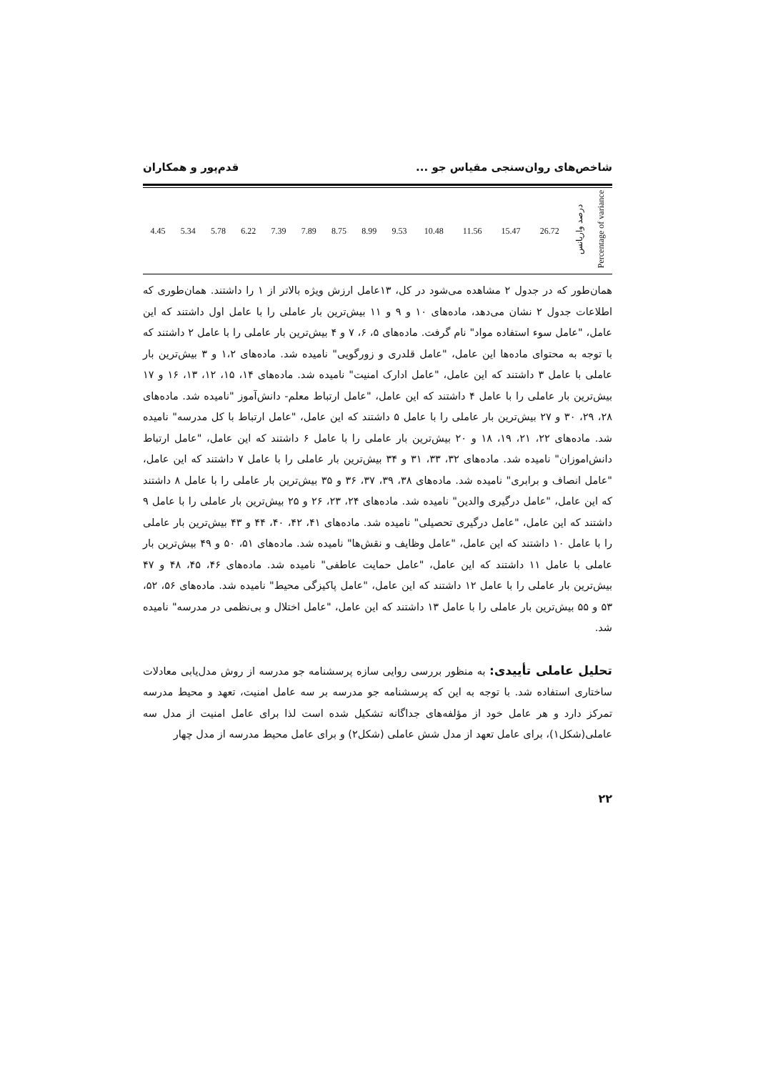شاخص‌های روان‌سنجی مقیاس جو ... قدم‌پور و همکاران
| 4.45 | 5.34 | 5.78 | 6.22 | 7.39 | 7.89 | 8.75 | 8.99 | 9.53 | 10.48 | 11.56 | 15.47 | 26.72 | درصد واریانس | Percentage of variance |
همان‌طور که در جدول ۲ مشاهده می‌شود در کل، ۱۳عامل ارزش ویژه بالاتر از ۱ را داشتند. همان‌طوری که اطلاعات جدول ۲ نشان می‌دهد، ماده‌های ۱۰ و ۹ و ۱۱ بیش‌ترین بار عاملی را با عامل اول داشتند که این عامل، "عامل سوء استفاده مواد" نام گرفت. ماده‌های ۵، ۶، ۷ و ۴ بیش‌ترین بار عاملی را با عامل ۲ داشتند که با توجه به محتوای ماده‌ها این عامل، "عامل قلدری و زورگویی" نامیده شد. ماده‌های ۱،۲ و ۳ بیش‌ترین بار عاملی با عامل ۳ داشتند که این عامل، "عامل ادارک امنیت" نامیده شد. ماده‌های ۱۴، ۱۵، ۱۲، ۱۳، ۱۶ و ۱۷ بیش‌ترین بار عاملی را با عامل ۴ داشتند که این عامل، "عامل ارتباط معلم- دانش‌آموز "نامیده شد. ماده‌های ۲۸، ۲۹، ۳۰ و ۲۷ بیش‌ترین بار عاملی را با عامل ۵ داشتند که این عامل، "عامل ارتباط با کل مدرسه" نامیده شد. ماده‌های ۲۲، ۲۱، ۱۹، ۱۸ و ۲۰ بیش‌ترین بار عاملی را با عامل ۶ داشتند که این عامل، "عامل ارتباط دانش‌اموزان" نامیده شد. ماده‌های ۳۲، ۳۳، ۳۱ و ۳۴ بیش‌ترین بار عاملی را با عامل ۷ داشتند که این عامل، "عامل انصاف و برابری" نامیده شد. ماده‌های ۳۸، ۳۹، ۳۷، ۳۶ و ۳۵ بیش‌ترین بار عاملی را با عامل ۸ داشتند که این عامل، "عامل درگیری والدین" نامیده شد. ماده‌های ۲۴، ۲۳، ۲۶ و ۲۵ بیش‌ترین بار عاملی را با عامل ۹ داشتند که این عامل، "عامل درگیری تحصیلی" نامیده شد. ماده‌های ۴۱، ۴۲، ۴۰، ۴۴ و ۴۳ بیش‌ترین بار عاملی را با عامل ۱۰ داشتند که این عامل، "عامل وظایف و نقش‌ها" نامیده شد. ماده‌های ۵۱، ۵۰ و ۴۹ بیش‌ترین بار عاملی با عامل ۱۱ داشتند که این عامل، "عامل حمایت عاطفی" نامیده شد. ماده‌های ۴۶، ۴۵، ۴۸ و ۴۷ بیش‌ترین بار عاملی را با عامل ۱۲ داشتند که این عامل، "عامل پاکیزگی محیط" نامیده شد. ماده‌های ۵۶، ۵۲، ۵۳ و ۵۵ بیش‌ترین بار عاملی را با عامل ۱۳ داشتند که این عامل، "عامل اختلال و بی‌نظمی در مدرسه" نامیده شد.
تحلیل عاملی تأییدی: به منظور بررسی روایی سازه پرسشنامه جو مدرسه از روش مدل‌یابی معادلات ساختاری استفاده شد. با توجه به این که پرسشنامه جو مدرسه بر سه عامل امنیت، تعهد و محیط مدرسه تمرکز دارد و هر عامل خود از مؤلفه‌های جداگانه تشکیل شده است لذا برای عامل امنیت از مدل سه عاملی(شکل۱)، برای عامل تعهد از مدل شش عاملی (شکل۲) و برای عامل محیط مدرسه از مدل چهار
۲۲